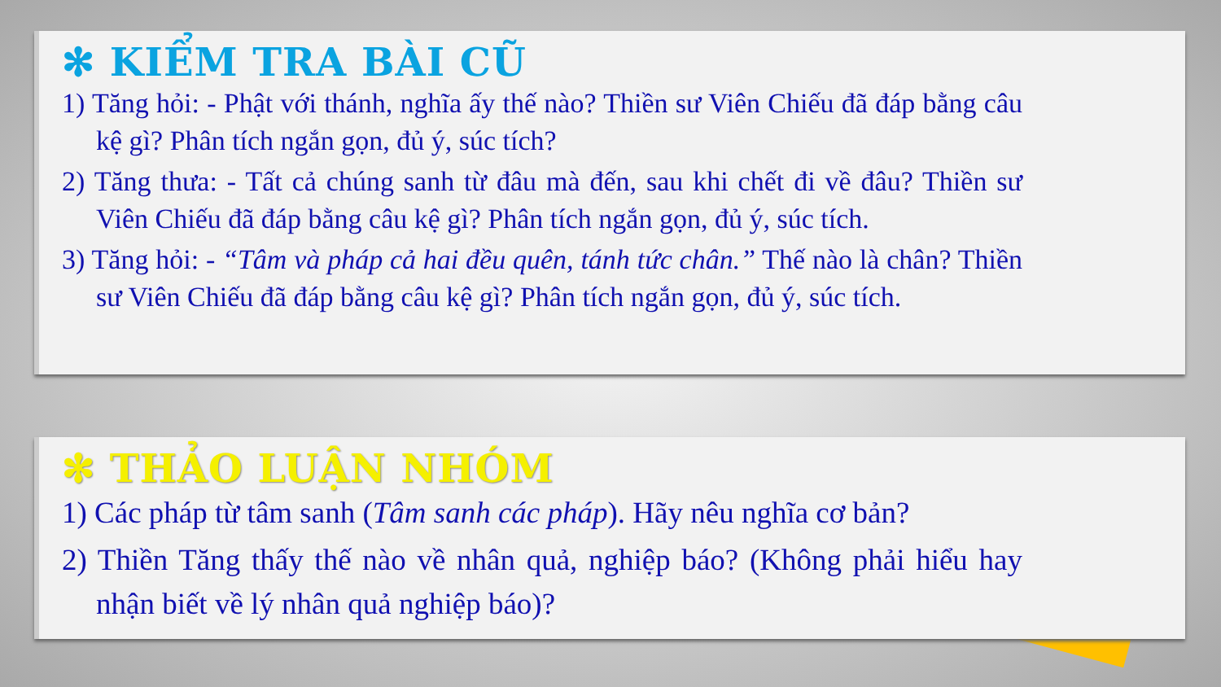✻ KIỂM TRA BÀI CŨ
1) Tăng hỏi: - Phật với thánh, nghĩa ấy thế nào? Thiền sư Viên Chiếu đã đáp bằng câu kệ gì? Phân tích ngắn gọn, đủ ý, súc tích?
2) Tăng thưa: - Tất cả chúng sanh từ đâu mà đến, sau khi chết đi về đâu? Thiền sư Viên Chiếu đã đáp bằng câu kệ gì? Phân tích ngắn gọn, đủ ý, súc tích.
3) Tăng hỏi: - “Tâm và pháp cả hai đều quên, tánh tức chân.” Thế nào là chân? Thiền sư Viên Chiếu đã đáp bằng câu kệ gì? Phân tích ngắn gọn, đủ ý, súc tích.
✻ THẢO LUẬN NHÓM
1) Các pháp từ tâm sanh (Tâm sanh các pháp). Hãy nêu nghĩa cơ bản?
2) Thiền Tăng thấy thế nào về nhân quả, nghiệp báo? (Không phải hiểu hay nhận biết về lý nhân quả nghiệp báo)?